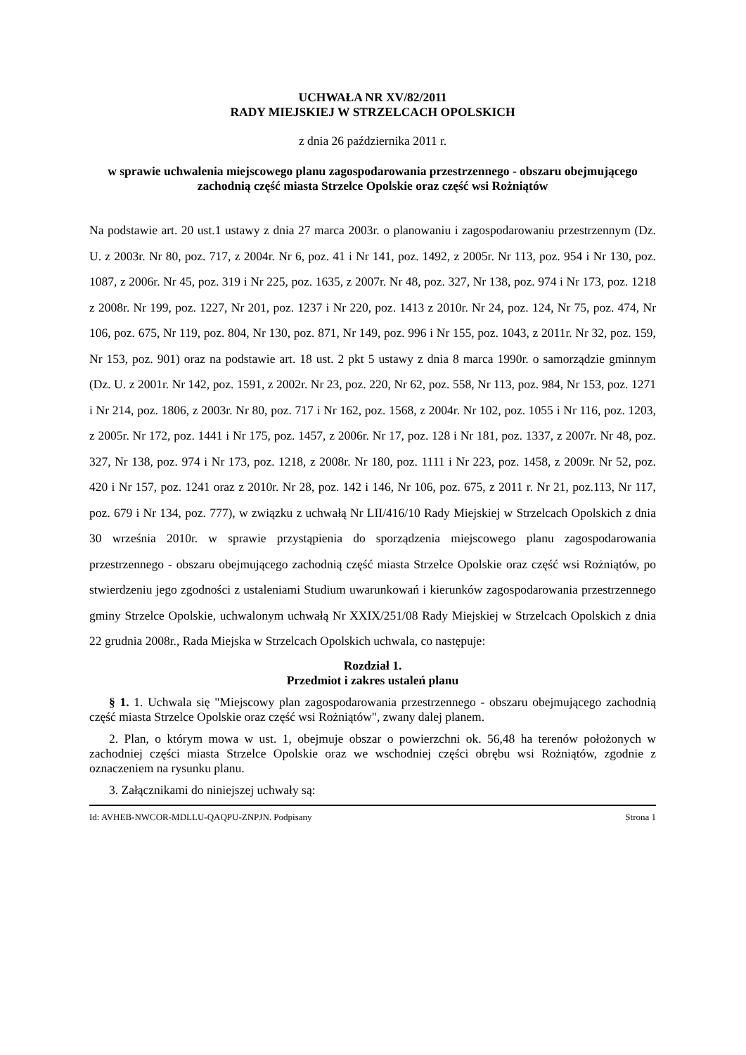UCHWAŁA NR XV/82/2011
RADY MIEJSKIEJ W STRZELCACH OPOLSKICH
z dnia 26 października 2011 r.
w sprawie uchwalenia miejscowego planu zagospodarowania przestrzennego - obszaru obejmującego zachodnią część miasta Strzelce Opolskie oraz część wsi Rożniątów
Na podstawie art. 20 ust.1 ustawy z dnia 27 marca 2003r. o planowaniu i zagospodarowaniu przestrzennym (Dz. U. z 2003r. Nr 80, poz. 717, z 2004r. Nr 6, poz. 41 i Nr 141, poz. 1492, z 2005r. Nr 113, poz. 954 i Nr 130, poz. 1087, z 2006r. Nr 45, poz. 319 i Nr 225, poz. 1635, z 2007r. Nr 48, poz. 327, Nr 138, poz. 974 i Nr 173, poz. 1218 z 2008r. Nr 199, poz. 1227, Nr 201, poz. 1237 i Nr 220, poz. 1413 z 2010r. Nr 24, poz. 124, Nr 75, poz. 474, Nr 106, poz. 675, Nr 119, poz. 804, Nr 130, poz. 871, Nr 149, poz. 996 i Nr 155, poz. 1043, z 2011r. Nr 32, poz. 159, Nr 153, poz. 901) oraz na podstawie art. 18 ust. 2 pkt 5 ustawy z dnia 8 marca 1990r. o samorządzie gminnym (Dz. U. z 2001r. Nr 142, poz. 1591, z 2002r. Nr 23, poz. 220, Nr 62, poz. 558, Nr 113, poz. 984, Nr 153, poz. 1271 i Nr 214, poz. 1806, z 2003r. Nr 80, poz. 717 i Nr 162, poz. 1568, z 2004r. Nr 102, poz. 1055 i Nr 116, poz. 1203, z 2005r. Nr 172, poz. 1441 i Nr 175, poz. 1457, z 2006r. Nr 17, poz. 128 i Nr 181, poz. 1337, z 2007r. Nr 48, poz. 327, Nr 138, poz. 974 i Nr 173, poz. 1218, z 2008r. Nr 180, poz. 1111 i Nr 223, poz. 1458, z 2009r. Nr 52, poz. 420 i Nr 157, poz. 1241 oraz z 2010r. Nr 28, poz. 142 i 146, Nr 106, poz. 675, z 2011 r. Nr 21, poz.113, Nr 117, poz. 679 i Nr 134, poz. 777), w związku z uchwałą Nr LII/416/10 Rady Miejskiej w Strzelcach Opolskich z dnia 30 września 2010r. w sprawie przystąpienia do sporządzenia miejscowego planu zagospodarowania przestrzennego - obszaru obejmującego zachodnią część miasta Strzelce Opolskie oraz część wsi Rożniątów, po stwierdzeniu jego zgodności z ustaleniami Studium uwarunkowań i kierunków zagospodarowania przestrzennego gminy Strzelce Opolskie, uchwalonym uchwałą Nr XXIX/251/08 Rady Miejskiej w Strzelcach Opolskich z dnia 22 grudnia 2008r., Rada Miejska w Strzelcach Opolskich uchwala, co następuje:
Rozdział 1.
Przedmiot i zakres ustaleń planu
§ 1. 1. Uchwala się "Miejscowy plan zagospodarowania przestrzennego - obszaru obejmującego zachodnią część miasta Strzelce Opolskie oraz część wsi Rożniątów", zwany dalej planem.
2. Plan, o którym mowa w ust. 1, obejmuje obszar o powierzchni ok. 56,48 ha terenów położonych w zachodniej części miasta Strzelce Opolskie oraz we wschodniej części obrębu wsi Rożniątów, zgodnie z oznaczeniem na rysunku planu.
3. Załącznikami do niniejszej uchwały są:
Id: AVHEB-NWCOR-MDLLU-QAQPU-ZNPJN. Podpisany Strona 1